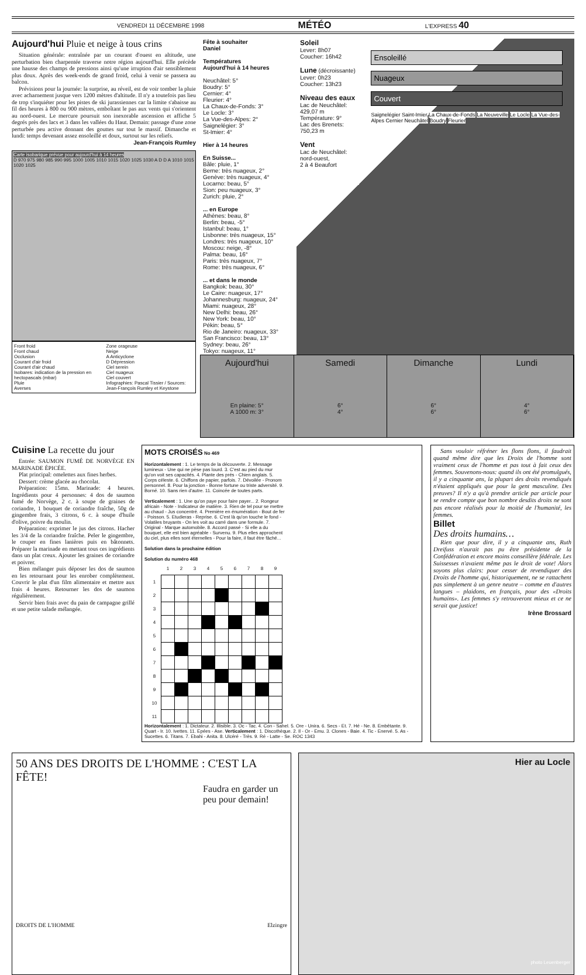VENDREDI 11 DÉCEMBRE 1998 MÉTÉO L'EXPRESS 40
Aujourd'hui Pluie et neige à tous crins
Situation générale: entraînée par un courant d'ouest en altitude, une perturbation bien charpentée traverse notre région aujourd'hui. Elle précède une hausse des champs de pressions ainsi qu'une irruption d'air sensiblement plus doux. Après des week-ends de grand froid, celui à venir se passera au balcon.
Prévisions pour la journée: la surprise, au réveil, est de voir tomber la pluie avec acharnement jusque vers 1200 mètres d'altitude. Il n'y a toutefois pas lieu de trop s'inquiéter pour les pistes de ski jurassiennes car la limite s'abaisse au fil des heures à 800 ou 900 mètres, emboîtant le pas aux vents qui s'orientent au nord-ouest. Le mercure poursuit son inexorable ascension et affiche 5 degrés près des lacs et 3 dans les vallées du Haut. Demain: passage d'une zone perturbée peu active donnant des gouttes sur tout le massif. Dimanche et lundi: temps devenant assez ensoleillé et doux, surtout sur les reliefs.
Jean-François Rumley
Carte isobarique prévue pour aujourd'hui à 14 heures
D 970 975 980 985 990 995 1000 1005 1010 1015 1020 1025 1030 A D D A 1010 1015 1020 1025
Front froid
Front chaud
Occlusion
Courant d'air froid
Courant d'air chaud
Isobares: indication de la pression en hectopascals (mbar)
Pluie
Averses
Zone orageuse
Neige
A Anticyclone
D Dépression
Ciel serein
Ciel nuageux
Ciel couvert
Infographies: Pascal Tissier / Sources: Jean-François Rumley et Keystone
Fête à souhaiter
Daniel
Températures
Aujourd'hui à 14 heures
Neuchâtel: 5°
Boudry: 5°
Cernier: 4°
Fleurier: 4°
La Chaux-de-Fonds: 3°
Le Locle: 3°
La Vue-des-Alpes: 2°
Saignelégier: 3°
St-Imier: 4°
Hier à 14 heures
En Suisse...
Bâle: pluie, 1°
Berne: très nuageux, 2°
Genève: très nuageux, 4°
Locarno: beau, 5°
Sion: peu nuageux, 3°
Zurich: pluie, 2°
... en Europe
Athènes: beau, 8°
Berlin: beau, -5°
Istanbul: beau, 1°
Lisbonne: très nuageux, 15°
Londres: très nuageux, 10°
Moscou: neige, -8°
Palma: beau, 16°
Paris: très nuageux, 7°
Rome: très nuageux, 6°
... et dans le monde
Bangkok: beau, 30°
Le Caire: nuageux, 17°
Johannesburg: nuageux, 24°
Miami: nuageux, 28°
New Delhi: beau, 26°
New York: beau, 10°
Pékin: beau, 5°
Rio de Janeiro: nuageux, 33°
San Francisco: beau, 13°
Sydney: beau, 26°
Tokyo: nuageux, 11°
Soleil
Lever: 8h07
Coucher: 16h42
Lune (décroissante)
Lever: 0h23
Coucher: 13h23
Niveau des eaux
Lac de Neuchâtel: 429,07 m
Température: 9°
Lac des Brenets: 750,23 m
Vent
Lac de Neuchâtel:
nord-ouest,
2 à 4 Beaufort
Ensoleillé
Nuageux
Couvert
Saignelégier Saint-Imier La Chaux-de-Fonds La Neuveville Le Locle La Vue-des-Alpes Cernier Neuchâtel Boudry Fleurier
Aujourd'hui
En plaine: 5°
A 1000 m: 3°
Samedi
6°
4°
Dimanche
6°
6°
Lundi
4°
6°
Cuisine La recette du jour
Entrée: SAUMON FUMÉ DE NORVÈGE EN MARINADE ÉPICÉE.
Plat principal: omelettes aux fines herbes.
Dessert: crème glacée au chocolat.
Préparation: 15mn. Marinade: 4 heures. Ingrédients pour 4 personnes: 4 dos de saumon fumé de Norvège, 2 c. à soupe de graines de coriandre, 1 bouquet de coriandre fraîche, 50g de gingembre frais, 3 citrons, 6 c. à soupe d'huile d'olive, poivre du moulin.
Préparation: exprimer le jus des citrons. Hacher les 3/4 de la coriandre fraîche. Peler le gingembre, le couper en fines lanières puis en bâtonnets. Préparer la marinade en mettant tous ces ingrédients dans un plat creux. Ajouter les graines de coriandre et poivrer.
Bien mélanger puis déposer les dos de saumon en les retournant pour les enrober complètement. Couvrir le plat d'un film alimentaire et mettre aux frais 4 heures. Retourner les dos de saumon régulièrement.
Servir bien frais avec du pain de campagne grillé et une petite salade mélangée.
MOTS CROISÉS No 469
Horizontalement : 1. Le temps de la découverte. 2. Message lumineux - Une qui ne pèse pas lourd. 3. C'est au pied du mur qu'on voit ses capacités. 4. Plante des prés - Chien anglais. 5. Corps céleste. 6. Chiffons de papier, parfois. 7. Dévoilée - Pronom personnel. 8. Pour la jonction - Bonne fortune ou triste adversité. 9. Borné. 10. Sans rien d'autre. 11. Coincée de toutes parts.
Verticalement : 1. Une qu'on paye pour faire payer... 2. Rongeur africain - Note - Indicateur de matière. 3. Rien de tel pour se mettre au chaud - Jus concentré. 4. Première en énumération - Bout de fer - Poisson. 5. Etudieras - Reprise. 6. C'est là qu'on touche le fond - Volatiles bruyants - On les voit au carré dans une formule. 7. Original - Marque automobile. 8. Accord passé - Si elle a du bouquet, elle est bien agréable - Survenu. 9. Plus elles approchent du ciel, plus elles sont éternelles - Pour la faire, il faut être fâché...
Solution dans la prochaine édition
Solution du numéro 468
| | 1 | 2 | 3 | 4 | 5 | 6 | 7 | 8 | 9 |
| 1 | | | | | | | | | |
| 2 | | | | | | | | | |
| 3 | | | | | | | | | |
| 4 | | | | | | | | | |
| 5 | | | | | | | | | |
| 6 | | | | | | | | | |
| 7 | | | | | | | | | |
| 8 | | | | | | | | | |
| 9 | | | | | | | | | |
| 10 | | | | | | | | | |
| 11 | | | | | | | | | |
Horizontalement : 1. Dictateur. 2. Illisible. 3. Oc - Tac. 4. Con - Sahel. 5. Ore - Unira. 6. Secs - Et. 7. Hé - Ne. 8. Embêtante. 9. Quart - Ir. 10. Ivettes. 11. Epées - Ase. Verticalement : 1. Discothèque. 2. Il - Or - Emu. 3. Clones - Baie. 4. Tic - Enervé. 5. As - Sucettes. 6. Titans. 7. Ebahi - Anita. 8. Ulcéré - Très. 9. Ré - Latte - Se. ROC 1343
Sans vouloir réfréner les flons flons, il faudrait quand même dire que les Droits de l'homme sont vraiment ceux de l'homme et pas tout à fait ceux des femmes. Souvenons-nous: quand ils ont été promulgués, il y a cinquante ans, la plupart des droits revendiqués n'étaient appliqués que pour la gent masculine. Des preuves? Il n'y a qu'à prendre article par article pour se rendre compte que bon nombre desdits droits ne sont pas encore réalisés pour la moitié de l'humanité, les femmes.
Billet
Des droits humains…
Rien que pour dire, il y a cinquante ans, Ruth Dreifuss n'aurait pas pu être présidente de la Confédération et encore moins conseillère fédérale. Les Suissesses n'avaient même pas le droit de vote! Alors soyons plus clairs: pour cesser de revendiquer des Droits de l'homme qui, historiquement, ne se rattachent pas simplement à un genre neutre – comme en d'autres langues – plaidons, en français, pour des «Droits humains». Les femmes s'y retrouveront mieux et ce ne serait que justice!
Irène Brossard
50 ANS DES DROITS DE L'HOMME : C'EST LA FÊTE!
Faudra en garder un peu pour demain!
DROITS DE L'HOMME Elzingre
Hier au Locle
photo Leuenberger